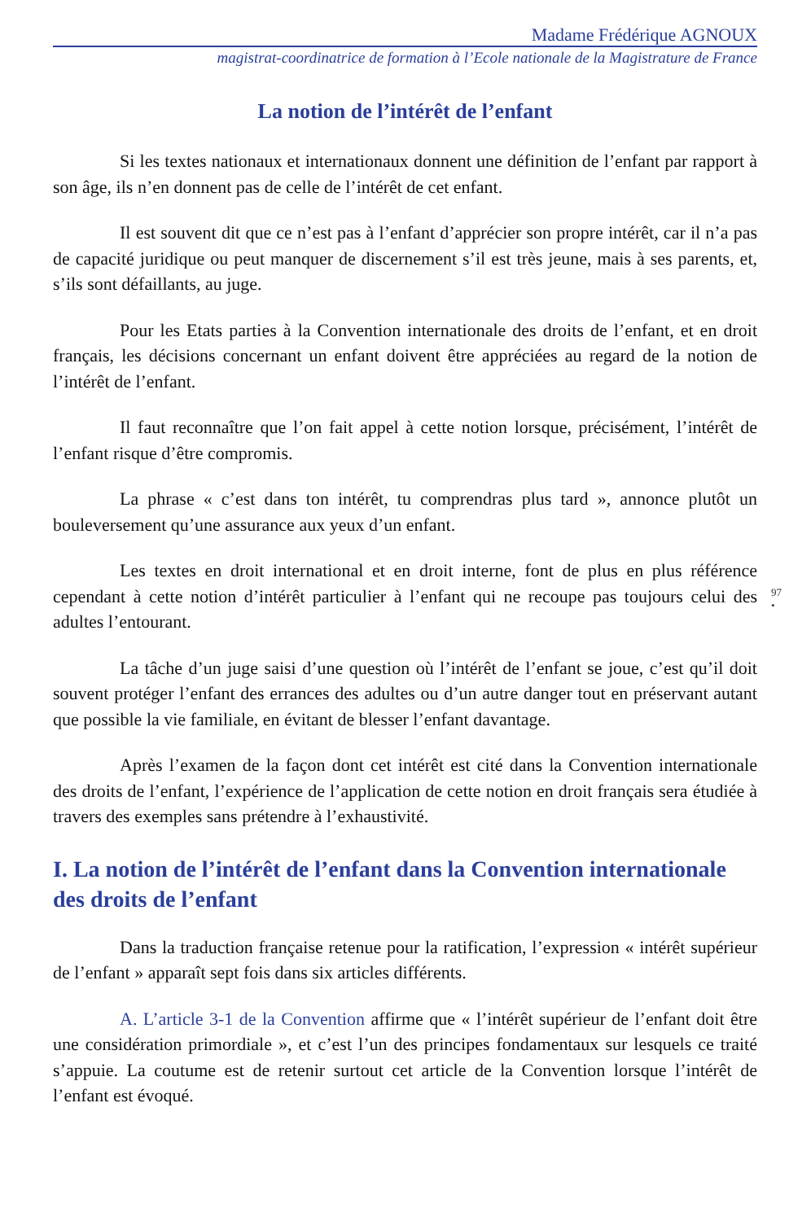Madame Frédérique AGNOUX
magistrat-coordinatrice de formation à l’Ecole nationale de la Magistrature de France
La notion de l’intérêt de l’enfant
Si les textes nationaux et internationaux donnent une définition de l’enfant par rapport à son âge, ils n’en donnent pas de celle de l’intérêt de cet enfant.
Il est souvent dit que ce n’est pas à l’enfant d’apprécier son propre intérêt, car il n’a pas de capacité juridique ou peut manquer de discernement s’il est très jeune, mais à ses parents, et, s’ils sont défaillants, au juge.
Pour les Etats parties à la Convention internationale des droits de l’enfant, et en droit français, les décisions concernant un enfant doivent être appréciées au regard de la notion de l’intérêt de l’enfant.
Il faut reconnaître que l’on fait appel à cette notion lorsque, précisément, l’intérêt de l’enfant risque d’être compromis.
La phrase « c’est dans ton intérêt, tu comprendras plus tard », annonce plutôt un bouleversement qu’une assurance aux yeux d’un enfant.
Les textes en droit international et en droit interne, font de plus en plus référence cependant à cette notion d’intérêt particulier à l’enfant qui ne recoupe pas toujours celui des adultes l’entourant.
97
•
La tâche d’un juge saisi d’une question où l’intérêt de l’enfant se joue, c’est qu’il doit souvent protéger l’enfant des errances des adultes ou d’un autre danger tout en préservant autant que possible la vie familiale, en évitant de blesser l’enfant davantage.
Après l’examen de la façon dont cet intérêt est cité dans la Convention internationale des droits de l’enfant, l’expérience de l’application de cette notion en droit français sera étudiée à travers des exemples sans prétendre à l’exhaustivité.
I. La notion de l’intérêt de l’enfant dans la Convention internationale des droits de l’enfant
Dans la traduction française retenue pour la ratification, l’expression « intérêt supérieur de l’enfant » apparaît sept fois dans six articles différents.
A. L’article 3-1 de la Convention affirme que « l’intérêt supérieur de l’enfant doit être une considération primordiale », et c’est l’un des principes fondamentaux sur lesquels ce traité s’appuie. La coutume est de retenir surtout cet article de la Convention lorsque l’intérêt de l’enfant est évoqué.